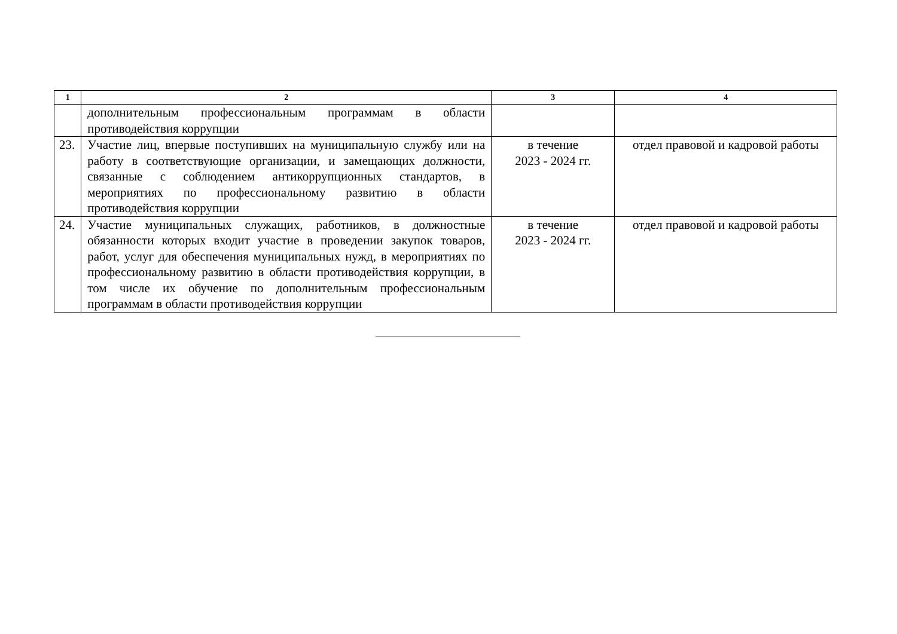| 1 | 2 | 3 | 4 |
| --- | --- | --- | --- |
| | дополнительным профессиональным программам в области противодействия коррупции | | |
| 23. | Участие лиц, впервые поступивших на муниципальную службу или на работу в соответствующие организации, и замещающих должности, связанные с соблюдением антикоррупционных стандартов, в мероприятиях по профессиональному развитию в области противодействия коррупции | в течение 2023 - 2024 гг. | отдел правовой и кадровой работы |
| 24. | Участие муниципальных служащих, работников, в должностные обязанности которых входит участие в проведении закупок товаров, работ, услуг для обеспечения муниципальных нужд, в мероприятиях по профессиональному развитию в области противодействия коррупции, в том числе их обучение по дополнительным профессиональным программам в области противодействия коррупции | в течение 2023 - 2024 гг. | отдел правовой и кадровой работы |